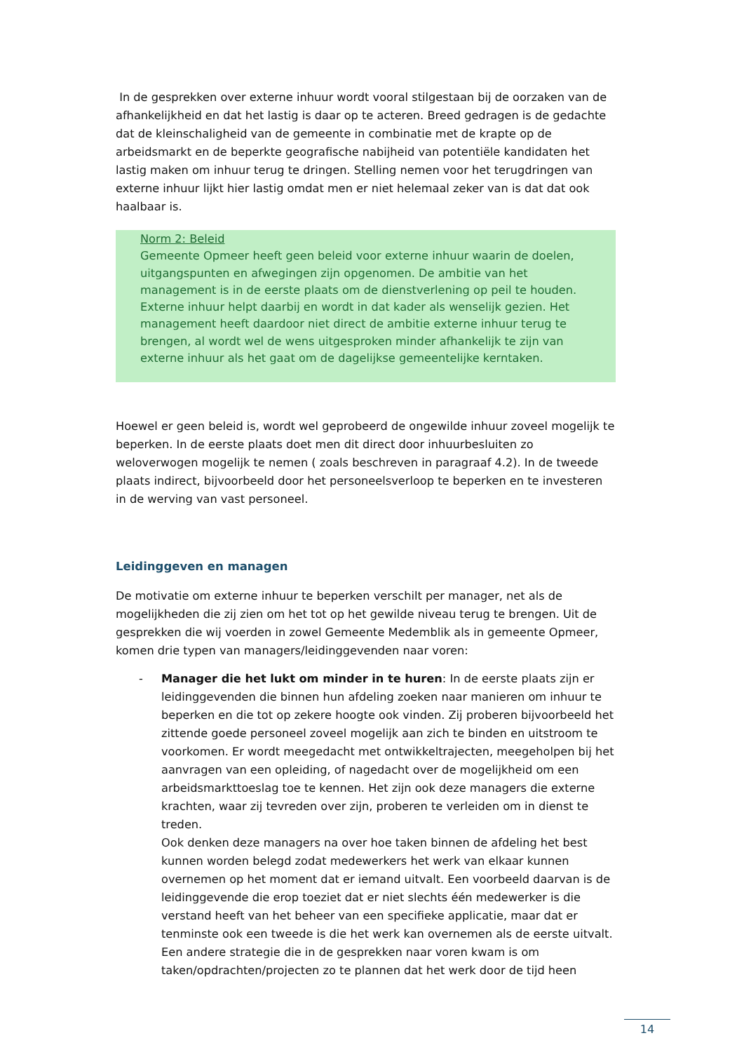In de gesprekken over externe inhuur wordt vooral stilgestaan bij de oorzaken van de afhankelijkheid en dat het lastig is daar op te acteren. Breed gedragen is de gedachte dat de kleinschaligheid van de gemeente in combinatie met de krapte op de arbeidsmarkt en de beperkte geografische nabijheid van potentiële kandidaten het lastig maken om inhuur terug te dringen. Stelling nemen voor het terugdringen van externe inhuur lijkt hier lastig omdat men er niet helemaal zeker van is dat dat ook haalbaar is.
Norm 2: Beleid
Gemeente Opmeer heeft geen beleid voor externe inhuur waarin de doelen, uitgangspunten en afwegingen zijn opgenomen. De ambitie van het management is in de eerste plaats om de dienstverlening op peil te houden. Externe inhuur helpt daarbij en wordt in dat kader als wenselijk gezien. Het management heeft daardoor niet direct de ambitie externe inhuur terug te brengen, al wordt wel de wens uitgesproken minder afhankelijk te zijn van externe inhuur als het gaat om de dagelijkse gemeentelijke kerntaken.
Hoewel er geen beleid is, wordt wel geprobeerd de ongewilde inhuur zoveel mogelijk te beperken. In de eerste plaats doet men dit direct door inhuurbesluiten zo weloverwogen mogelijk te nemen ( zoals beschreven in paragraaf 4.2). In de tweede plaats indirect, bijvoorbeeld door het personeelsverloop te beperken en te investeren in de werving van vast personeel.
Leidinggeven en managen
De motivatie om externe inhuur te beperken verschilt per manager, net als de mogelijkheden die zij zien om het tot op het gewilde niveau terug te brengen. Uit de gesprekken die wij voerden in zowel Gemeente Medemblik als in gemeente Opmeer, komen drie typen van managers/leidinggevenden naar voren:
- Manager die het lukt om minder in te huren: In de eerste plaats zijn er leidinggevenden die binnen hun afdeling zoeken naar manieren om inhuur te beperken en die tot op zekere hoogte ook vinden. Zij proberen bijvoorbeeld het zittende goede personeel zoveel mogelijk aan zich te binden en uitstroom te voorkomen. Er wordt meegedacht met ontwikkeltrajecten, meegeholpen bij het aanvragen van een opleiding, of nagedacht over de mogelijkheid om een arbeidsmarkttoeslag toe te kennen. Het zijn ook deze managers die externe krachten, waar zij tevreden over zijn, proberen te verleiden om in dienst te treden.
Ook denken deze managers na over hoe taken binnen de afdeling het best kunnen worden belegd zodat medewerkers het werk van elkaar kunnen overnemen op het moment dat er iemand uitvalt. Een voorbeeld daarvan is de leidinggevende die erop toeziet dat er niet slechts één medewerker is die verstand heeft van het beheer van een specifieke applicatie, maar dat er tenminste ook een tweede is die het werk kan overnemen als de eerste uitvalt. Een andere strategie die in de gesprekken naar voren kwam is om taken/opdrachten/projecten zo te plannen dat het werk door de tijd heen
14